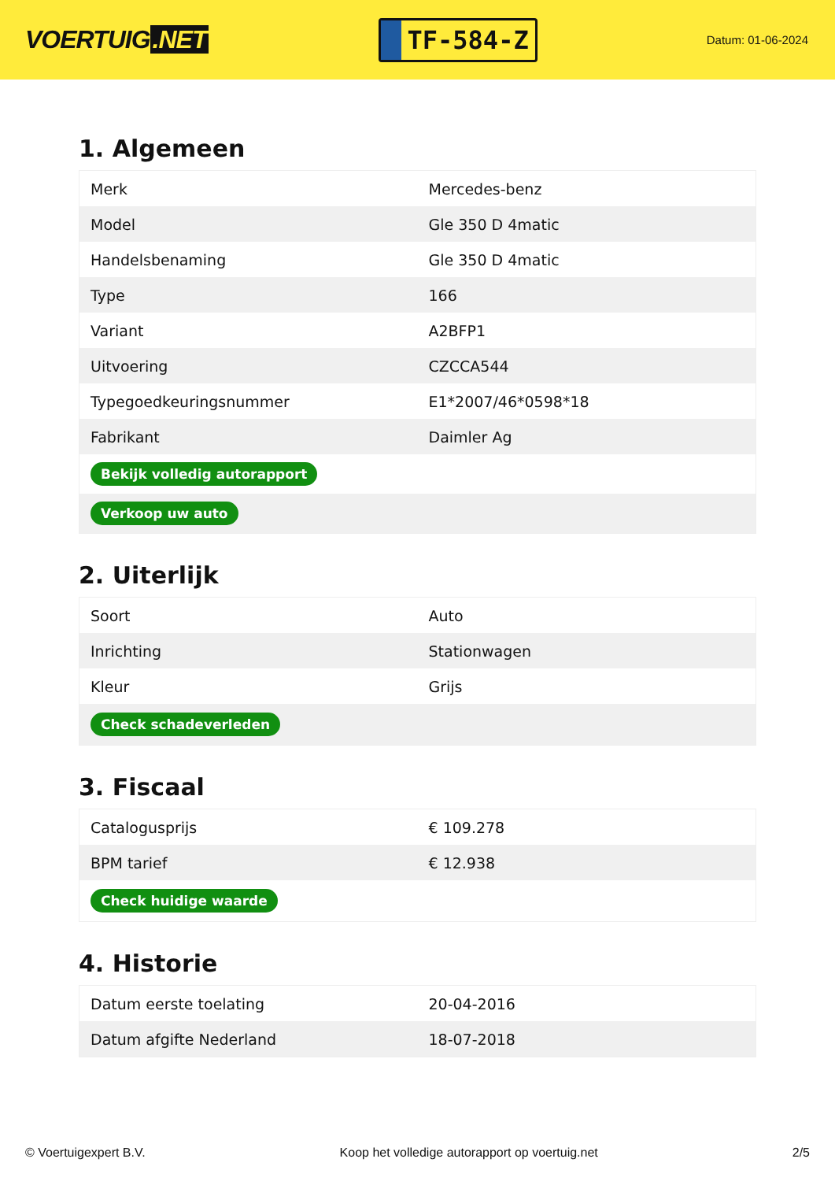VOERTUIG.NET
TF-584-Z
Datum: 01-06-2024
1. Algemeen
| Merk | Mercedes-benz |
| Model | Gle 350 D 4matic |
| Handelsbenaming | Gle 350 D 4matic |
| Type | 166 |
| Variant | A2BFP1 |
| Uitvoering | CZCCA544 |
| Typegoedkeuringsnummer | E1*2007/46*0598*18 |
| Fabrikant | Daimler Ag |
| Bekijk volledig autorapport | |
| Verkoop uw auto | |
2. Uiterlijk
| Soort | Auto |
| Inrichting | Stationwagen |
| Kleur | Grijs |
| Check schadeverleden | |
3. Fiscaal
| Catalogusprijs | € 109.278 |
| BPM tarief | € 12.938 |
| Check huidige waarde | |
4. Historie
| Datum eerste toelating | 20-04-2016 |
| Datum afgifte Nederland | 18-07-2018 |
© Voertuigexpert B.V. Koop het volledige autorapport op voertuig.net 2/5